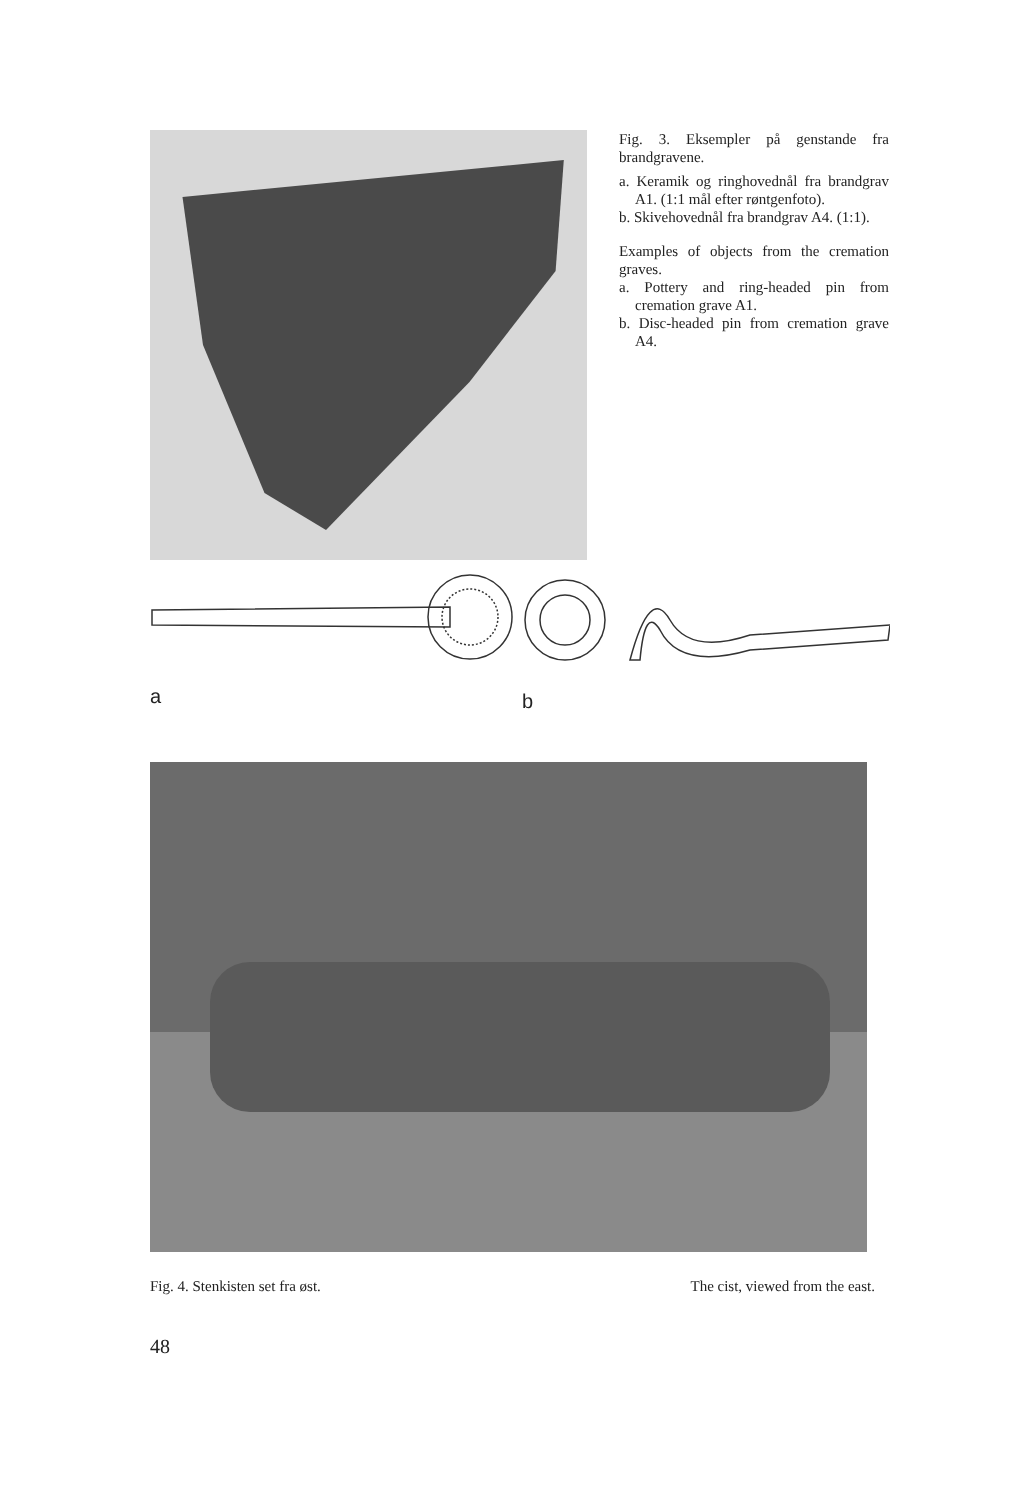Fig. 3. Eksempler på genstande fra brandgravene.
a. Keramik og ringhovednål fra brandgrav A1. (1:1 mål efter røntgenfoto).
b. Skivehovednål fra brandgrav A4. (1:1).
Examples of objects from the cremation graves.
a. Pottery and ring-headed pin from cremation grave A1.
b. Disc-headed pin from cremation grave A4.
a b
Fig. 4. Stenkisten set fra øst. The cist, viewed from the east.
48